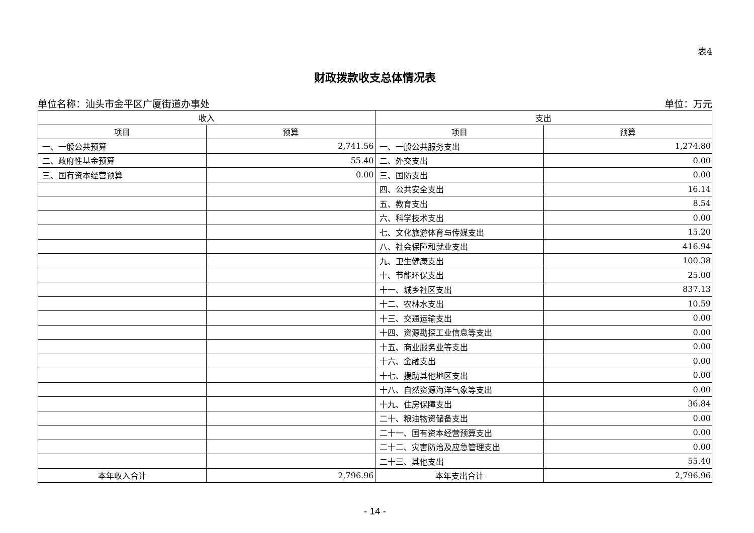表4
财政拨款收支总体情况表
单位名称：汕头市金平区广厦街道办事处 单位：万元
| 收入 | | 支出 | |
| --- | --- | --- | --- |
| 项目 | 预算 | 项目 | 预算 |
| 一、一般公共预算 | 2,741.56 | 一、一般公共服务支出 | 1,274.80 |
| 二、政府性基金预算 | 55.40 | 二、外交支出 | 0.00 |
| 三、国有资本经营预算 | 0.00 | 三、国防支出 | 0.00 |
| | | 四、公共安全支出 | 16.14 |
| | | 五、教育支出 | 8.54 |
| | | 六、科学技术支出 | 0.00 |
| | | 七、文化旅游体育与传媒支出 | 15.20 |
| | | 八、社会保障和就业支出 | 416.94 |
| | | 九、卫生健康支出 | 100.38 |
| | | 十、节能环保支出 | 25.00 |
| | | 十一、城乡社区支出 | 837.13 |
| | | 十二、农林水支出 | 10.59 |
| | | 十三、交通运输支出 | 0.00 |
| | | 十四、资源勘探工业信息等支出 | 0.00 |
| | | 十五、商业服务业等支出 | 0.00 |
| | | 十六、金融支出 | 0.00 |
| | | 十七、援助其他地区支出 | 0.00 |
| | | 十八、自然资源海洋气象等支出 | 0.00 |
| | | 十九、住房保障支出 | 36.84 |
| | | 二十、粮油物资储备支出 | 0.00 |
| | | 二十一、国有资本经营预算支出 | 0.00 |
| | | 二十二、灾害防治及应急管理支出 | 0.00 |
| | | 二十三、其他支出 | 55.40 |
| 本年收入合计 | 2,796.96 | 本年支出合计 | 2,796.96 |
- 14 -